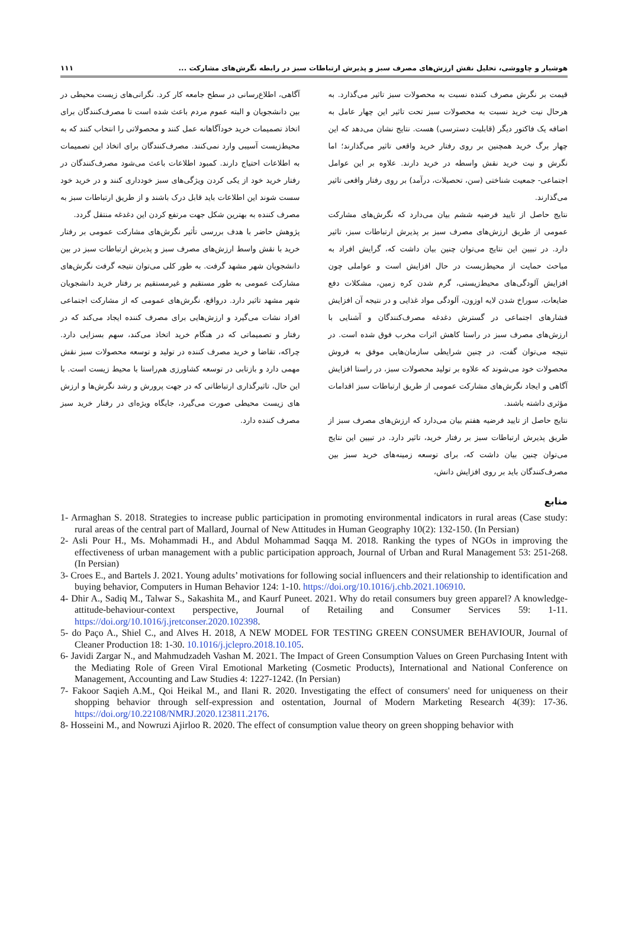هوشیار و چاووشی، تحلیل نقش ارزش‌های مصرف سبز و پذیرش ارتباطات سبز در رابطه نگرش‌های مشارکت ... ۱۱۱
قیمت بر نگرش مصرف کننده نسبت به محصولات سبز تاثیر می‌گذارد. به هرحال نیت خرید نسبت به محصولات سبز تحت تاثیر این چهار عامل به اضافه یک فاکتور دیگر (قابلیت دسترسی) هست. نتایج نشان می‌دهد که این چهار برگ خرید همچنین بر روی رفتار خرید واقعی تاثیر می‌گذارند؛ اما نگرش و نیت خرید نقش واسطه در خرید دارند. علاوه بر این عوامل اجتماعی- جمعیت شناختی (سن، تحصیلات، درآمد) بر روی رفتار واقعی تاثیر می‌گذارند.
نتایج حاصل از تایید فرضیه ششم بیان می‌دارد که نگرش‌های مشارکت عمومی از طریق ارزش‌های مصرف سبز بر پذیرش ارتباطات سبز، تاثیر دارد. در تبیین این نتایج می‌توان چنین بیان داشت که، گرایش افراد به مباحث حمایت از محیط‌زیست در حال افزایش است و عواملی چون افزایش آلودگی‌های محیط‌زیستی، گرم شدن کره زمین، مشکلات دفع ضایعات، سوراخ شدن لایه اوزون، آلودگی مواد غذایی و در نتیجه آن افزایش فشارهای اجتماعی در گسترش دغدغه مصرف‌کنندگان و آشنایی با ارزش‌های مصرف سبز در راستا کاهش اثرات مخرب فوق شده است. در نتیجه می‌توان گفت، در چنین شرایطی سازمان‌هایی موفق به فروش محصولات خود می‌شوند که علاوه بر تولید محصولات سبز، در راستا افزایش آگاهی و ایجاد نگرش‌های مشارکت عمومی از طریق ارتباطات سبز اقدامات مؤثری داشته باشند.
نتایج حاصل از تایید فرضیه هفتم بیان می‌دارد که ارزش‌های مصرف سبز از طریق پذیرش ارتباطات سبز بر رفتار خرید، تاثیر دارد. در تبیین این نتایج می‌توان چنین بیان داشت که، برای توسعه زمینه‌های خرید سبز بین مصرف‌کنندگان باید بر روی افزایش دانش،
آگاهی، اطلاع‌رسانی در سطح جامعه کار کرد. نگرانی‌های زیست محیطی در بین دانشجویان و البته عموم مردم باعث شده است تا مصرف‌کنندگان برای اتخاذ تصمیمات خرید خودآگاهانه عمل کنند و محصولاتی را انتخاب کنند که به محیط‌زیست آسیبی وارد نمی‌کنند. مصرف‌کنندگان برای اتخاذ این تصمیمات به اطلاعات احتیاج دارند. کمبود اطلاعات باعث می‌شود مصرف‌کنندگان در رفتار خرید خود از یکی کردن ویژگی‌های سبز خودداری کنند و در خرید خود سست شوند این اطلاعات باید قابل درک باشند و از طریق ارتباطات سبز به مصرف کننده به بهترین شکل جهت مرتفع کردن این دغدغه منتقل گردد.
پژوهش حاضر با هدف بررسی تأثیر نگرش‌های مشارکت عمومی بر رفتار خرید با نقش واسط ارزش‌های مصرف سبز و پذیرش ارتباطات سبز در بین دانشجویان شهر مشهد گرفت. به طور کلی می‌توان نتیجه گرفت نگرش‌های مشارکت عمومی به طور مستقیم و غیرمستقیم بر رفتار خرید دانشجویان شهر مشهد تاثیر دارد. درواقع، نگرش‌های عمومی که از مشارکت اجتماعی افراد نشات می‌گیرد و ارزش‌هایی برای مصرف کننده ایجاد می‌کند که در رفتار و تصمیماتی که در هنگام خرید اتخاذ می‌کند، سهم بسزایی دارد. چراکه، تقاضا و خرید مصرف کننده در تولید و توسعه محصولات سبز نقش مهمی دارد و بازتابی در توسعه کشاورزی هم‌راستا با محیط زیست است. با این حال، تاثیرگذاری ارتباطاتی که در جهت پرورش و رشد نگرش‌ها و ارزش های زیست محیطی صورت می‌گیرد، جایگاه ویژه‌ای در رفتار خرید سبز مصرف کننده دارد.
منابع
1- Armaghan S. 2018. Strategies to increase public participation in promoting environmental indicators in rural areas (Case study: rural areas of the central part of Mallard, Journal of New Attitudes in Human Geography 10(2): 132-150. (In Persian)
2- Asli Pour H., Ms. Mohammadi H., and Abdul Mohammad Saqqa M. 2018. Ranking the types of NGOs in improving the effectiveness of urban management with a public participation approach, Journal of Urban and Rural Management 53: 251-268. (In Persian)
3- Croes E., and Bartels J. 2021. Young adults’ motivations for following social influencers and their relationship to identification and buying behavior, Computers in Human Behavior 124: 1-10. https://doi.org/10.1016/j.chb.2021.106910.
4- Dhir A., Sadiq M., Talwar S., Sakashita M., and Kaurf Puneet. 2021. Why do retail consumers buy green apparel? A knowledge-attitude-behaviour-context perspective, Journal of Retailing and Consumer Services 59: 1-11. https://doi.org/10.1016/j.jretconser.2020.102398.
5- do Paço A., Shiel C., and Alves H. 2018, A NEW MODEL FOR TESTING GREEN CONSUMER BEHAVIOUR, Journal of Cleaner Production 18: 1-30. 10.1016/j.jclepro.2018.10.105.
6- Javidi Zargar N., and Mahmudzadeh Vashan M. 2021. The Impact of Green Consumption Values on Green Purchasing Intent with the Mediating Role of Green Viral Emotional Marketing (Cosmetic Products), International and National Conference on Management, Accounting and Law Studies 4: 1227-1242. (In Persian)
7- Fakoor Saqieh A.M., Qoi Heikal M., and Ilani R. 2020. Investigating the effect of consumers' need for uniqueness on their shopping behavior through self-expression and ostentation, Journal of Modern Marketing Research 4(39): 17-36. https://doi.org/10.22108/NMRJ.2020.123811.2176.
8- Hosseini M., and Nowruzi Ajirloo R. 2020. The effect of consumption value theory on green shopping behavior with